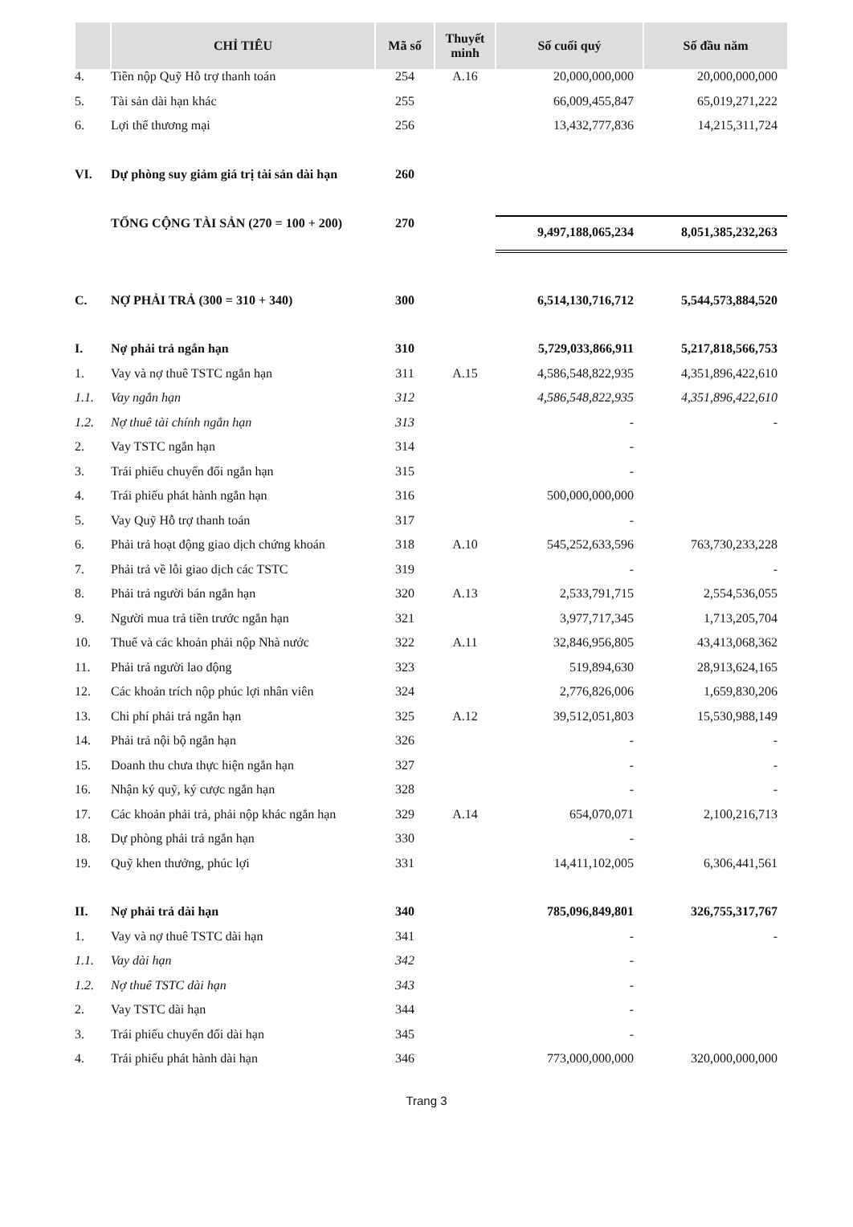| | CHỈ TIÊU | Mã số | Thuyết minh | Số cuối quý | Số đầu năm |
| --- | --- | --- | --- | --- | --- |
| 4. | Tiền nộp Quỹ Hỗ trợ thanh toán | 254 | A.16 | 20,000,000,000 | 20,000,000,000 |
| 5. | Tài sản dài hạn khác | 255 | | 66,009,455,847 | 65,019,271,222 |
| 6. | Lợi thế thương mại | 256 | | 13,432,777,836 | 14,215,311,724 |
| VI. | Dự phòng suy giảm giá trị tài sản dài hạn | 260 | | | |
| | TỔNG CỘNG TÀI SẢN (270 = 100 + 200) | 270 | | 9,497,188,065,234 | 8,051,385,232,263 |
| C. | NỢ PHẢI TRẢ (300 = 310 + 340) | 300 | | 6,514,130,716,712 | 5,544,573,884,520 |
| I. | Nợ phải trả ngắn hạn | 310 | | 5,729,033,866,911 | 5,217,818,566,753 |
| 1. | Vay và nợ thuê TSTC ngắn hạn | 311 | A.15 | 4,586,548,822,935 | 4,351,896,422,610 |
| 1.1. | Vay ngắn hạn | 312 | | 4,586,548,822,935 | 4,351,896,422,610 |
| 1.2. | Nợ thuê tài chính ngắn hạn | 313 | | - | - |
| 2. | Vay TSTC ngắn hạn | 314 | | - | |
| 3. | Trái phiếu chuyển đổi ngắn hạn | 315 | | - | |
| 4. | Trái phiếu phát hành ngắn hạn | 316 | | 500,000,000,000 | |
| 5. | Vay Quỹ Hỗ trợ thanh toán | 317 | | - | |
| 6. | Phải trả hoạt động giao dịch chứng khoán | 318 | A.10 | 545,252,633,596 | 763,730,233,228 |
| 7. | Phải trả về lỗi giao dịch các TSTC | 319 | | - | - |
| 8. | Phải trả người bán ngắn hạn | 320 | A.13 | 2,533,791,715 | 2,554,536,055 |
| 9. | Người mua trả tiền trước ngắn hạn | 321 | | 3,977,717,345 | 1,713,205,704 |
| 10. | Thuế và các khoản phải nộp Nhà nước | 322 | A.11 | 32,846,956,805 | 43,413,068,362 |
| 11. | Phải trả người lao động | 323 | | 519,894,630 | 28,913,624,165 |
| 12. | Các khoản trích nộp phúc lợi nhân viên | 324 | | 2,776,826,006 | 1,659,830,206 |
| 13. | Chi phí phải trả ngắn hạn | 325 | A.12 | 39,512,051,803 | 15,530,988,149 |
| 14. | Phải trả nội bộ ngắn hạn | 326 | | - | - |
| 15. | Doanh thu chưa thực hiện ngắn hạn | 327 | | - | - |
| 16. | Nhận ký quỹ, ký cược ngắn hạn | 328 | | - | - |
| 17. | Các khoản phải trả, phải nộp khác ngắn hạn | 329 | A.14 | 654,070,071 | 2,100,216,713 |
| 18. | Dự phòng phải trả ngắn hạn | 330 | | - | |
| 19. | Quỹ khen thưởng, phúc lợi | 331 | | 14,411,102,005 | 6,306,441,561 |
| II. | Nợ phải trả dài hạn | 340 | | 785,096,849,801 | 326,755,317,767 |
| 1. | Vay và nợ thuê TSTC dài hạn | 341 | | - | - |
| 1.1. | Vay dài hạn | 342 | | - | |
| 1.2. | Nợ thuê TSTC dài hạn | 343 | | - | |
| 2. | Vay TSTC dài hạn | 344 | | - | |
| 3. | Trái phiếu chuyển đổi dài hạn | 345 | | - | |
| 4. | Trái phiếu phát hành dài hạn | 346 | | 773,000,000,000 | 320,000,000,000 |
Trang 3